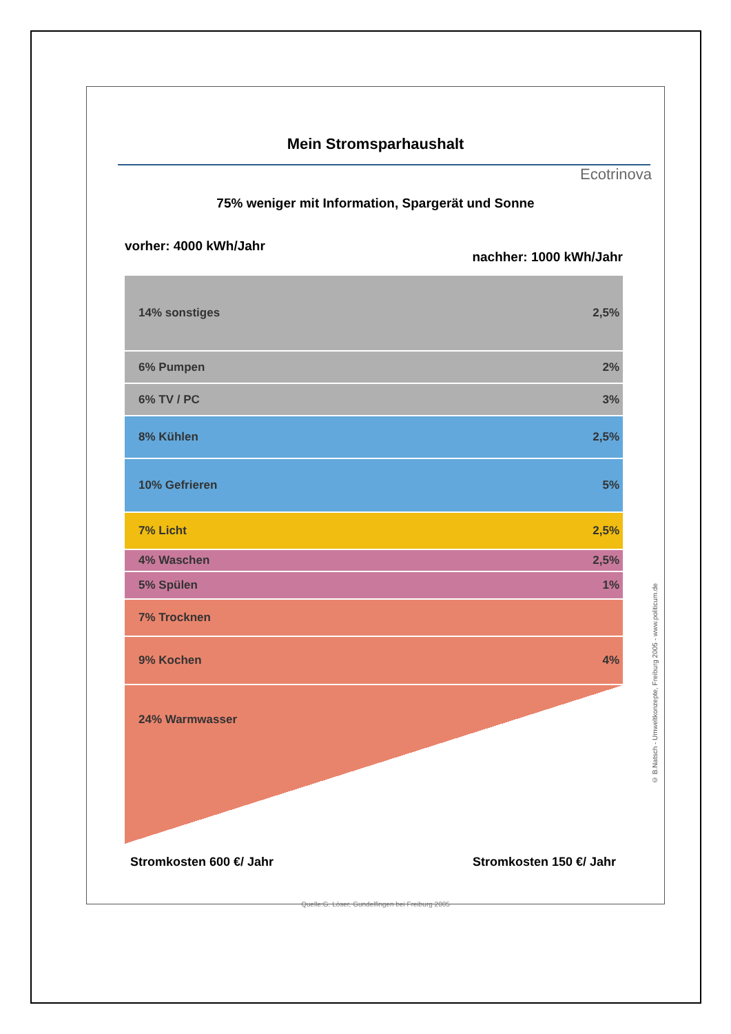Mein Stromsparhaushalt
Ecotrinova
75% weniger mit Information, Spargerät und Sonne
vorher: 4000 kWh/Jahr
nachher: 1000 kWh/Jahr
14% sonstiges 2,5%
6% Pumpen 2%
6% TV / PC 3%
8% Kühlen 2,5%
10% Gefrieren 5%
7% Licht 2,5%
4% Waschen 2,5%
5% Spülen 1%
7% Trocknen
9% Kochen 4%
24% Warmwasser
Stromkosten 600 €/ Jahr Stromkosten 150 €/ Jahr
Quelle:G. Löser, Gundelfingen bei Freiburg 2005
© B.Natsch - Umweltkonzepte, Freiburg 2005 - www.politicum.de